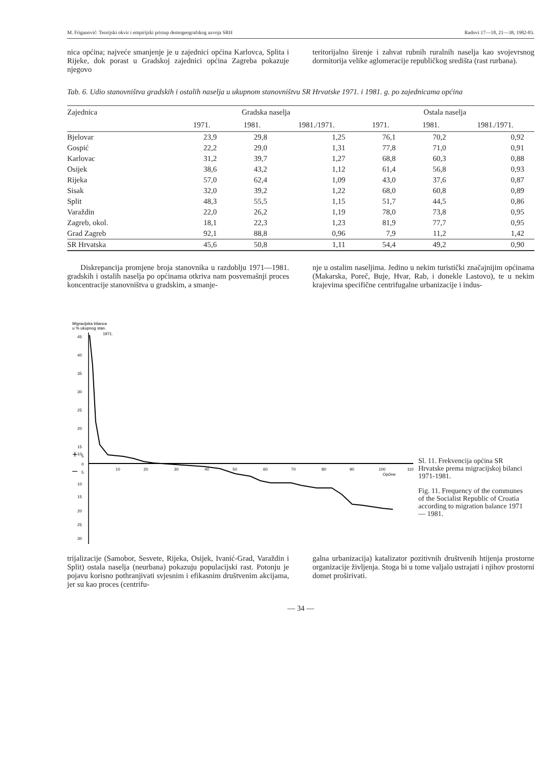M. Friganović: Teorijski okvir i empirijski pristup demogeografskog azvoja SRH Radovi 17—18, 21—38, 1982-83.
nica općina; najveće smanjenje je u zajednici općina Karlovca, Splita i Rijeke, dok porast u Gradskoj zajednici općina Zagreba pokazuje njegovo
teritorijalno širenje i zahvat rubnih ruralnih naselja kao svojevrsnog dormitorija velike aglomeracije republičkog središta (rast rurbana).
Tab. 6. Udio stanovništva gradskih i ostalih naselja u ukupnom stanovništvu SR Hrvatske 1971. i 1981. g. po zajednicama općina
| Zajednica | Gradska naselja | | | Ostala naselja | | |
| --- | --- | --- | --- | --- | --- | --- |
| | 1971. | 1981. | 1981./1971. | 1971. | 1981. | 1981./1971. |
| Bjelovar | 23,9 | 29,8 | 1,25 | 76,1 | 70,2 | 0,92 |
| Gospić | 22,2 | 29,0 | 1,31 | 77,8 | 71,0 | 0,91 |
| Karlovac | 31,2 | 39,7 | 1,27 | 68,8 | 60,3 | 0,88 |
| Osijek | 38,6 | 43,2 | 1,12 | 61,4 | 56,8 | 0,93 |
| Rijeka | 57,0 | 62,4 | 1,09 | 43,0 | 37,6 | 0,87 |
| Sisak | 32,0 | 39,2 | 1,22 | 68,0 | 60,8 | 0,89 |
| Split | 48,3 | 55,5 | 1,15 | 51,7 | 44,5 | 0,86 |
| Varaždin | 22,0 | 26,2 | 1,19 | 78,0 | 73,8 | 0,95 |
| Zagreb, okol. | 18,1 | 22,3 | 1,23 | 81,9 | 77,7 | 0,95 |
| Grad Zagreb | 92,1 | 88,8 | 0,96 | 7,9 | 11,2 | 1,42 |
| SR Hrvatska | 45,6 | 50,8 | 1,11 | 54,4 | 49,2 | 0,90 |
Diskrepancija promjene broja stanovnika u razdoblju 1971—1981. gradskih i ostalih naselja po općinama otkriva nam posvemašnji proces koncentracije stanovništva u gradskim, a smanje-
nje u ostalim naseljima. Jedino u nekim turistički značajnijim općinama (Makarska, Poreč, Buje, Hvar, Rab, i donekle Lastovo), te u nekim krajevima specifične centrifugalne urbanizacije i indus-
Migracijska bilanca
u % ukupnog stan.
1971.
45
40
35
30
25
20
15
10
+
5
0
–
5
10
15
20
25
30
10
20
30
40
50
60
70
80
90
100
110
Općine
Sl. 11. Frekvencija općina SR Hrvatske prema migracijskoj bilanci 1971-1981.
Fig. 11. Frequency of the communes of the Socialist Republic of Croatia according to migration balance 1971 — 1981.
trijalizacije (Samobor, Sesvete, Rijeka, Osijek, Ivanić-Grad, Varaždin i Split) ostala naselja (neurbana) pokazuju populacijski rast. Potonju je pojavu korisno pothranjivati svjesnim i efikasnim društvenim akcijama, jer su kao proces (centrifu-
galna urbanizacija) katalizator pozitivnih društvenih htijenja prostorne organizacije življenja. Stoga bi u tome valjalo ustrajati i njihov prostorni domet proširivati.
— 34 —